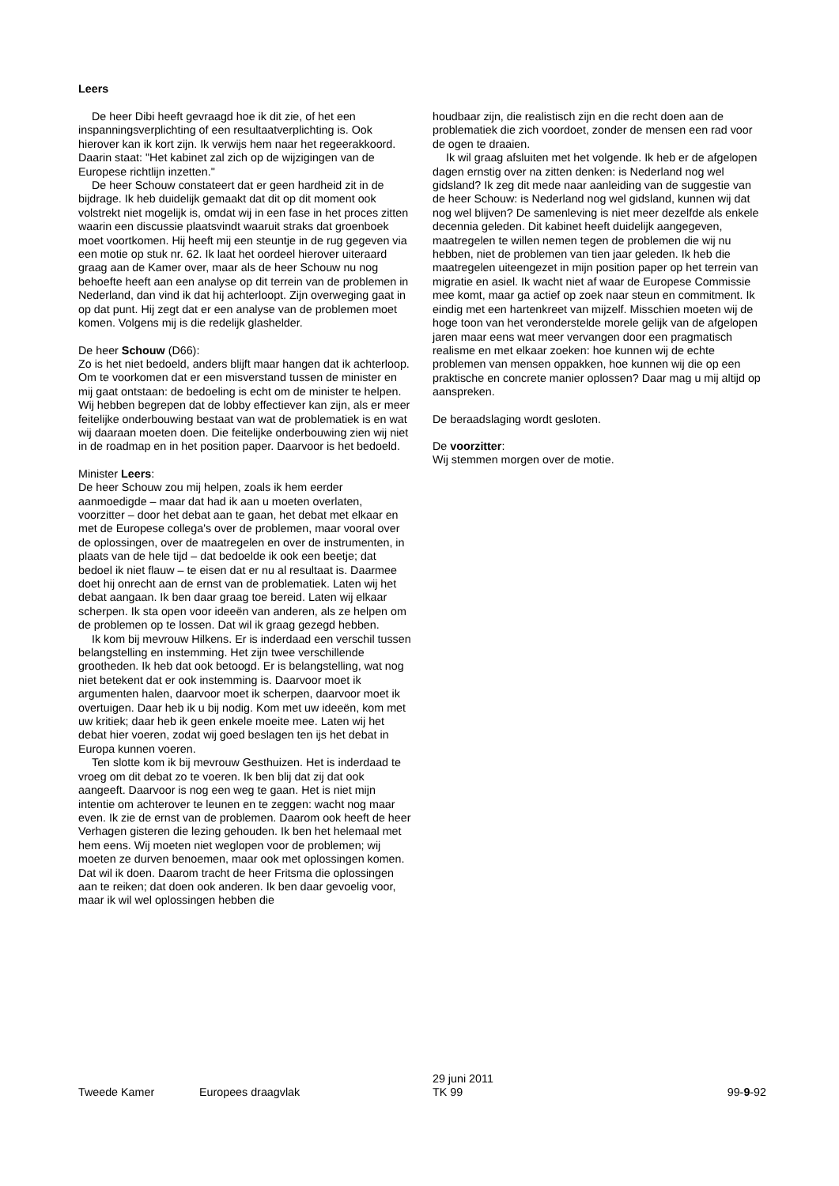Leers
De heer Dibi heeft gevraagd hoe ik dit zie, of het een inspanningsverplichting of een resultaatverplichting is. Ook hierover kan ik kort zijn. Ik verwijs hem naar het regeerakkoord. Daarin staat: "Het kabinet zal zich op de wijzigingen van de Europese richtlijn inzetten."
De heer Schouw constateert dat er geen hardheid zit in de bijdrage. Ik heb duidelijk gemaakt dat dit op dit moment ook volstrekt niet mogelijk is, omdat wij in een fase in het proces zitten waarin een discussie plaatsvindt waaruit straks dat groenboek moet voortkomen. Hij heeft mij een steuntje in de rug gegeven via een motie op stuk nr. 62. Ik laat het oordeel hierover uiteraard graag aan de Kamer over, maar als de heer Schouw nu nog behoefte heeft aan een analyse op dit terrein van de problemen in Nederland, dan vind ik dat hij achterloopt. Zijn overweging gaat in op dat punt. Hij zegt dat er een analyse van de problemen moet komen. Volgens mij is die redelijk glashelder.
De heer Schouw (D66):
Zo is het niet bedoeld, anders blijft maar hangen dat ik achterloop. Om te voorkomen dat er een misverstand tussen de minister en mij gaat ontstaan: de bedoeling is echt om de minister te helpen. Wij hebben begrepen dat de lobby effectiever kan zijn, als er meer feitelijke onderbouwing bestaat van wat de problematiek is en wat wij daaraan moeten doen. Die feitelijke onderbouwing zien wij niet in de roadmap en in het position paper. Daarvoor is het bedoeld.
Minister Leers:
De heer Schouw zou mij helpen, zoals ik hem eerder aanmoedigde – maar dat had ik aan u moeten overlaten, voorzitter – door het debat aan te gaan, het debat met elkaar en met de Europese collega's over de problemen, maar vooral over de oplossingen, over de maatregelen en over de instrumenten, in plaats van de hele tijd – dat bedoelde ik ook een beetje; dat bedoel ik niet flauw – te eisen dat er nu al resultaat is. Daarmee doet hij onrecht aan de ernst van de problematiek. Laten wij het debat aangaan. Ik ben daar graag toe bereid. Laten wij elkaar scherpen. Ik sta open voor ideeën van anderen, als ze helpen om de problemen op te lossen. Dat wil ik graag gezegd hebben.
Ik kom bij mevrouw Hilkens. Er is inderdaad een verschil tussen belangstelling en instemming. Het zijn twee verschillende grootheden. Ik heb dat ook betoogd. Er is belangstelling, wat nog niet betekent dat er ook instemming is. Daarvoor moet ik argumenten halen, daarvoor moet ik scherpen, daarvoor moet ik overtuigen. Daar heb ik u bij nodig. Kom met uw ideeën, kom met uw kritiek; daar heb ik geen enkele moeite mee. Laten wij het debat hier voeren, zodat wij goed beslagen ten ijs het debat in Europa kunnen voeren.
Ten slotte kom ik bij mevrouw Gesthuizen. Het is inderdaad te vroeg om dit debat zo te voeren. Ik ben blij dat zij dat ook aangeeft. Daarvoor is nog een weg te gaan. Het is niet mijn intentie om achterover te leunen en te zeggen: wacht nog maar even. Ik zie de ernst van de problemen. Daarom ook heeft de heer Verhagen gisteren die lezing gehouden. Ik ben het helemaal met hem eens. Wij moeten niet weglopen voor de problemen; wij moeten ze durven benoemen, maar ook met oplossingen komen. Dat wil ik doen. Daarom tracht de heer Fritsma die oplossingen aan te reiken; dat doen ook anderen. Ik ben daar gevoelig voor, maar ik wil wel oplossingen hebben die
houdbaar zijn, die realistisch zijn en die recht doen aan de problematiek die zich voordoet, zonder de mensen een rad voor de ogen te draaien.
Ik wil graag afsluiten met het volgende. Ik heb er de afgelopen dagen ernstig over na zitten denken: is Nederland nog wel gidsland? Ik zeg dit mede naar aanleiding van de suggestie van de heer Schouw: is Nederland nog wel gidsland, kunnen wij dat nog wel blijven? De samenleving is niet meer dezelfde als enkele decennia geleden. Dit kabinet heeft duidelijk aangegeven, maatregelen te willen nemen tegen de problemen die wij nu hebben, niet de problemen van tien jaar geleden. Ik heb die maatregelen uiteengezet in mijn position paper op het terrein van migratie en asiel. Ik wacht niet af waar de Europese Commissie mee komt, maar ga actief op zoek naar steun en commitment. Ik eindig met een hartenkreet van mijzelf. Misschien moeten wij de hoge toon van het veronderstelde morele gelijk van de afgelopen jaren maar eens wat meer vervangen door een pragmatisch realisme en met elkaar zoeken: hoe kunnen wij de echte problemen van mensen oppakken, hoe kunnen wij die op een praktische en concrete manier oplossen? Daar mag u mij altijd op aanspreken.
De beraadslaging wordt gesloten.
De voorzitter:
Wij stemmen morgen over de motie.
Tweede Kamer
Europees draagvlak
29 juni 2011
TK 99
99-9-92